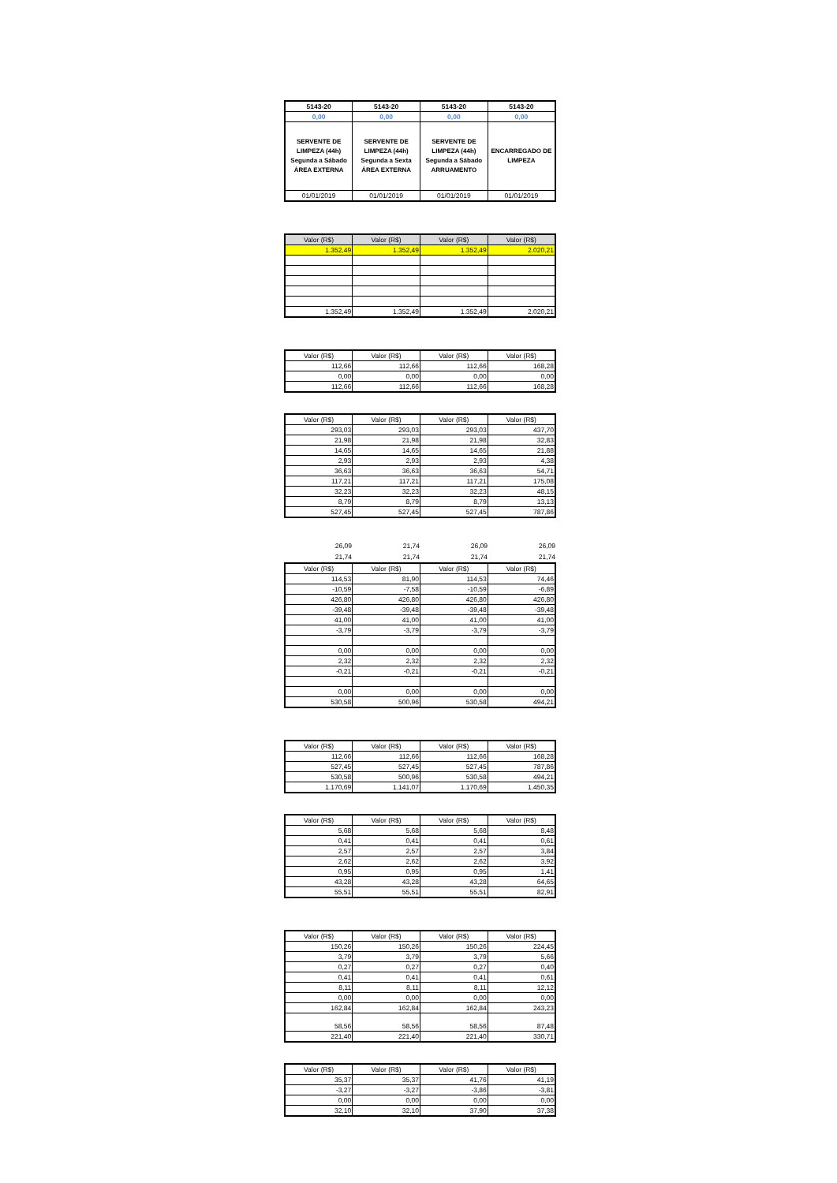| 5143-20 | 5143-20 | 5143-20 | 5143-20 |
| 0,00 | 0,00 | 0,00 | 0,00 |
| SERVENTE DE LIMPEZA (44h) Segunda a Sábado ÁREA EXTERNA | SERVENTE DE LIMPEZA (44h) Segunda a Sexta ÁREA EXTERNA | SERVENTE DE LIMPEZA (44h) Segunda a Sábado ARRUAMENTO | ENCARREGADO DE LIMPEZA |
| 01/01/2019 | 01/01/2019 | 01/01/2019 | 01/01/2019 |
| Valor (R$) | Valor (R$) | Valor (R$) | Valor (R$) |
| --- | --- | --- | --- |
| 1.352,49 | 1.352,49 | 1.352,49 | 2.020,21 |
| 1.352,49 | 1.352,49 | 1.352,49 | 2.020,21 |
| Valor (R$) | Valor (R$) | Valor (R$) | Valor (R$) |
| --- | --- | --- | --- |
| 112,66 | 112,66 | 112,66 | 168,28 |
| 0,00 | 0,00 | 0,00 | 0,00 |
| 112,66 | 112,66 | 112,66 | 168,28 |
| Valor (R$) | Valor (R$) | Valor (R$) | Valor (R$) |
| --- | --- | --- | --- |
| 293,03 | 293,03 | 293,03 | 437,70 |
| 21,98 | 21,98 | 21,98 | 32,83 |
| 14,65 | 14,65 | 14,65 | 21,88 |
| 2,93 | 2,93 | 2,93 | 4,38 |
| 36,63 | 36,63 | 36,63 | 54,71 |
| 117,21 | 117,21 | 117,21 | 175,08 |
| 32,23 | 32,23 | 32,23 | 48,15 |
| 8,79 | 8,79 | 8,79 | 13,13 |
| 527,45 | 527,45 | 527,45 | 787,86 |
26,09 21,74 26,09 26,09
21,74 21,74 21,74 21,74
| Valor (R$) | Valor (R$) | Valor (R$) | Valor (R$) |
| --- | --- | --- | --- |
| 114,53 | 81,90 | 114,53 | 74,46 |
| -10,59 | -7,58 | -10,59 | -6,89 |
| 426,80 | 426,80 | 426,80 | 426,80 |
| -39,48 | -39,48 | -39,48 | -39,48 |
| 41,00 | 41,00 | 41,00 | 41,00 |
| -3,79 | -3,79 | -3,79 | -3,79 |
| 0,00 | 0,00 | 0,00 | 0,00 |
| 2,32 | 2,32 | 2,32 | 2,32 |
| -0,21 | -0,21 | -0,21 | -0,21 |
| 0,00 | 0,00 | 0,00 | 0,00 |
| 530,58 | 500,96 | 530,58 | 494,21 |
| Valor (R$) | Valor (R$) | Valor (R$) | Valor (R$) |
| --- | --- | --- | --- |
| 112,66 | 112,66 | 112,66 | 168,28 |
| 527,45 | 527,45 | 527,45 | 787,86 |
| 530,58 | 500,96 | 530,58 | 494,21 |
| 1.170,69 | 1.141,07 | 1.170,69 | 1.450,35 |
| Valor (R$) | Valor (R$) | Valor (R$) | Valor (R$) |
| --- | --- | --- | --- |
| 5,68 | 5,68 | 5,68 | 8,48 |
| 0,41 | 0,41 | 0,41 | 0,61 |
| 2,57 | 2,57 | 2,57 | 3,84 |
| 2,62 | 2,62 | 2,62 | 3,92 |
| 0,95 | 0,95 | 0,95 | 1,41 |
| 43,28 | 43,28 | 43,28 | 64,65 |
| 55,51 | 55,51 | 55,51 | 82,91 |
| Valor (R$) | Valor (R$) | Valor (R$) | Valor (R$) |
| --- | --- | --- | --- |
| 150,26 | 150,26 | 150,26 | 224,45 |
| 3,79 | 3,79 | 3,79 | 5,66 |
| 0,27 | 0,27 | 0,27 | 0,40 |
| 0,41 | 0,41 | 0,41 | 0,61 |
| 8,11 | 8,11 | 8,11 | 12,12 |
| 0,00 | 0,00 | 0,00 | 0,00 |
| 162,84 | 162,84 | 162,84 | 243,23 |
| 58,56 | 58,56 | 58,56 | 87,48 |
| 221,40 | 221,40 | 221,40 | 330,71 |
| Valor (R$) | Valor (R$) | Valor (R$) | Valor (R$) |
| --- | --- | --- | --- |
| 35,37 | 35,37 | 41,76 | 41,19 |
| -3,27 | -3,27 | -3,86 | -3,81 |
| 0,00 | 0,00 | 0,00 | 0,00 |
| 32,10 | 32,10 | 37,90 | 37,38 |